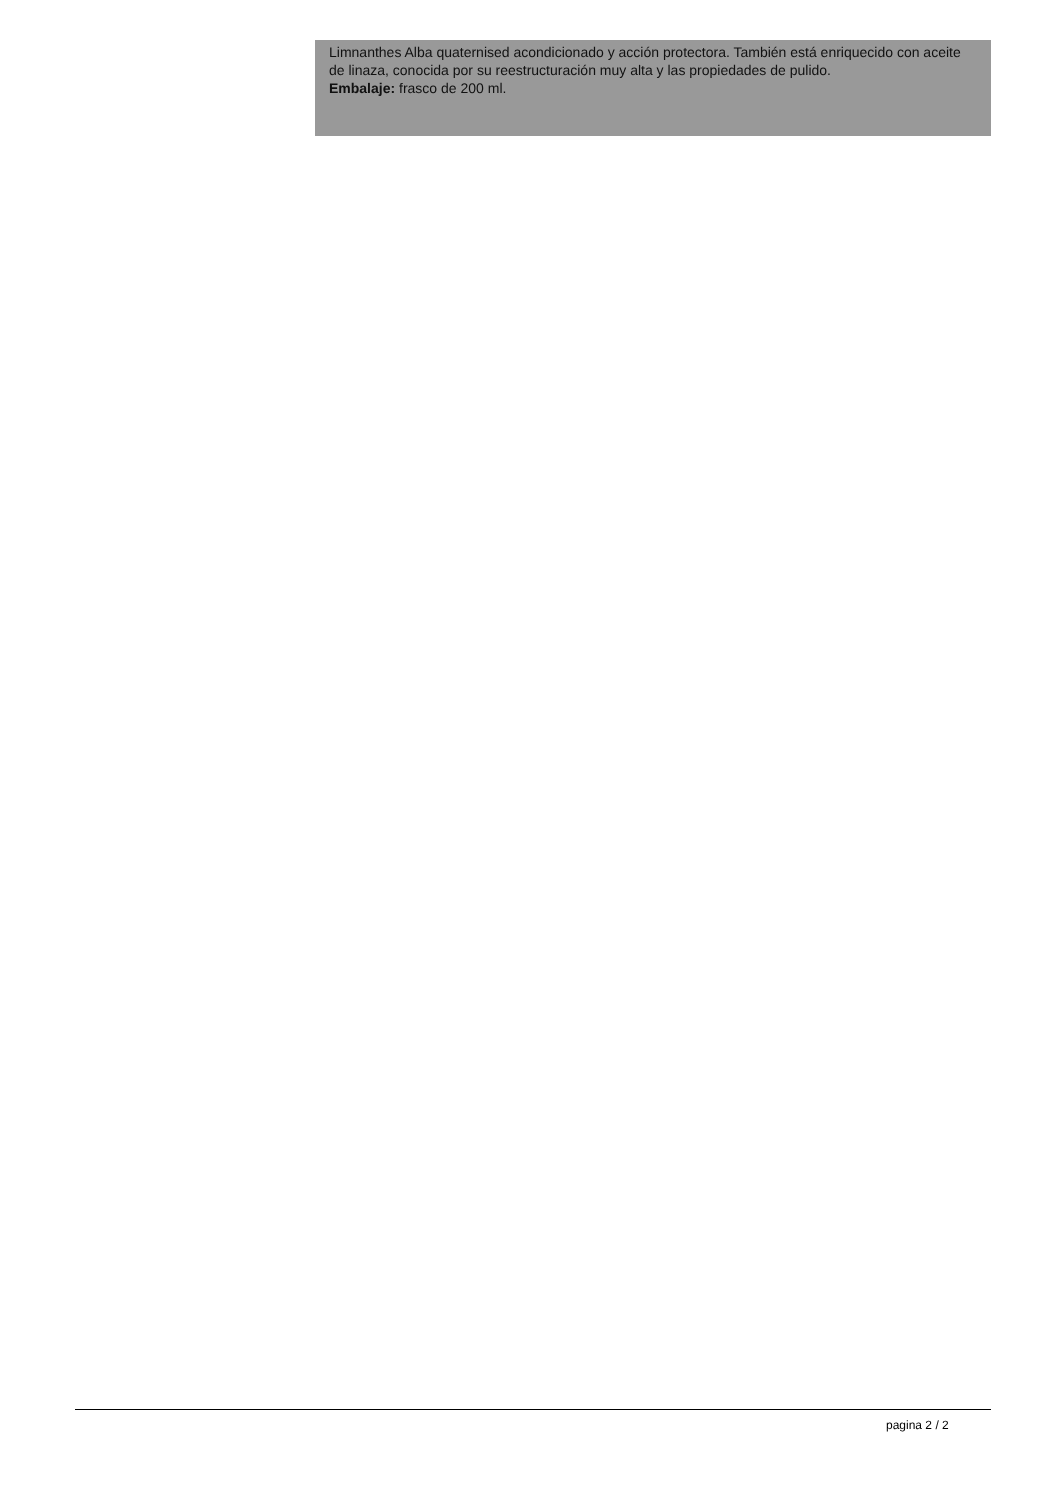Limnanthes Alba quaternised acondicionado y acción protectora. También está enriquecido con aceite de linaza, conocida por su reestructuración muy alta y las propiedades de pulido.
Embalaje: frasco de 200 ml.
pagina 2 / 2